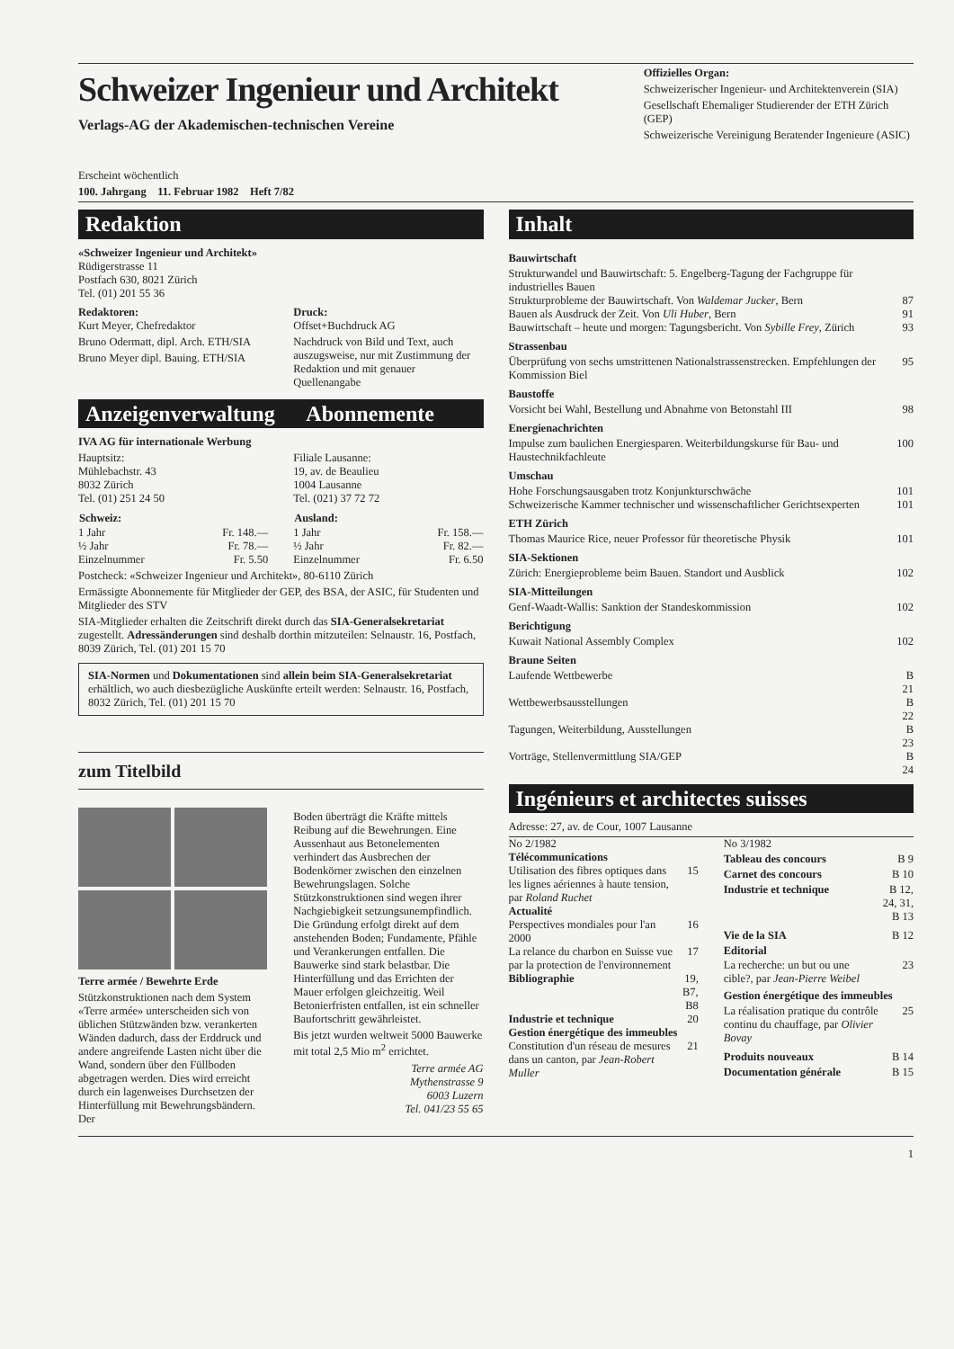Schweizer Ingenieur und Architekt
Verlags-AG der Akademischen-technischen Vereine
Erscheint wöchentlich
100. Jahrgang 11. Februar 1982 Heft 7/82
Offizielles Organ:
Schweizerischer Ingenieur- und Architektenverein (SIA)
Gesellschaft Ehemaliger Studierender der ETH Zürich (GEP)
Schweizerische Vereinigung Beratender Ingenieure (ASIC)
Redaktion
«Schweizer Ingenieur und Architekt»
Rüdigerstrasse 11
Postfach 630, 8021 Zürich
Tel. (01) 201 55 36
Redaktoren:
Kurt Meyer, Chefredaktor
Bruno Odermatt, dipl. Arch. ETH/SIA
Bruno Meyer dipl. Bauing. ETH/SIA
Druck:
Offset+Buchdruck AG
Nachdruck von Bild und Text, auch auszugsweise, nur mit Zustimmung der Redaktion und mit genauer Quellenangabe
Anzeigenverwaltung Abonnemente
IVA AG für internationale Werbung
Hauptsitz:
Mühlebachstr. 43
8032 Zürich
Tel. (01) 251 24 50
Filiale Lausanne:
19, av. de Beaulieu
1004 Lausanne
Tel. (021) 37 72 72
| Schweiz: | |
| 1 Jahr | Fr. 148.— |
| ½ Jahr | Fr. 78.— |
| Einzelnummer | Fr. 5.50 |
| Ausland: | |
| 1 Jahr | Fr. 158.— |
| ½ Jahr | Fr. 82.— |
| Einzelnummer | Fr. 6.50 |
Postcheck: «Schweizer Ingenieur und Architekt», 80-6110 Zürich
Ermässigte Abonnemente für Mitglieder der GEP, des BSA, der ASIC, für Studenten und Mitglieder des STV
SIA-Mitglieder erhalten die Zeitschrift direkt durch das SIA-Generalsekretariat zugestellt. Adressänderungen sind deshalb dorthin mitzuteilen: Selnaustr. 16, Postfach, 8039 Zürich, Tel. (01) 201 15 70
SIA-Normen und Dokumentationen sind allein beim SIA-Generalsekretariat erhältlich, wo auch diesbezügliche Auskünfte erteilt werden: Selnaustr. 16, Postfach, 8032 Zürich, Tel. (01) 201 15 70
zum Titelbild
Terre armée / Bewehrte Erde
Stützkonstruktionen nach dem System «Terre armée» unterscheiden sich von üblichen Stützwänden bzw. verankerten Wänden dadurch, dass der Erddruck und andere angreifende Lasten nicht über die Wand, sondern über den Füllboden abgetragen werden. Dies wird erreicht durch ein lagenweises Durchsetzen der Hinterfüllung mit Bewehrungsbändern. Der
Boden überträgt die Kräfte mittels Reibung auf die Bewehrungen. Eine Aussenhaut aus Betonelementen verhindert das Ausbrechen der Bodenkörner zwischen den einzelnen Bewehrungslagen. Solche Stützkonstruktionen sind wegen ihrer Nachgiebigkeit setzungsunempfindlich. Die Gründung erfolgt direkt auf dem anstehenden Boden; Fundamente, Pfähle und Verankerungen entfallen. Die Bauwerke sind stark belastbar. Die Hinterfüllung und das Errichten der Mauer erfolgen gleichzeitig. Weil Betonierfristen entfallen, ist ein schneller Baufortschritt gewährleistet.
Bis jetzt wurden weltweit 5000 Bauwerke mit total 2,5 Mio m<sup>2</sup> errichtet.
Terre armée AG
Mythenstrasse 9
6003 Luzern
Tel. 041/23 55 65
Inhalt
| Bauwirtschaft | |
| Strukturwandel und Bauwirtschaft: 5. Engelberg-Tagung der Fachgruppe für industrielles Bauen | |
| Strukturprobleme der Bauwirtschaft. Von Waldemar Jucker , Bern | 87 |
| Bauen als Ausdruck der Zeit. Von Uli Huber , Bern | 91 |
| Bauwirtschaft – heute und morgen: Tagungsbericht. Von Sybille Frey , Zürich | 93 |
| Strassenbau | |
| Überprüfung von sechs umstrittenen Nationalstrassenstrecken. Empfehlungen der Kommission Biel | 95 |
| Baustoffe | |
| Vorsicht bei Wahl, Bestellung und Abnahme von Betonstahl III | 98 |
| Energienachrichten | |
| Impulse zum baulichen Energiesparen. Weiterbildungskurse für Bau- und Haustechnikfachleute | 100 |
| Umschau | |
| Hohe Forschungsausgaben trotz Konjunkturschwäche | 101 |
| Schweizerische Kammer technischer und wissenschaftlicher Gerichtsexperten | 101 |
| ETH Zürich | |
| Thomas Maurice Rice, neuer Professor für theoretische Physik | 101 |
| SIA-Sektionen | |
| Zürich: Energieprobleme beim Bauen. Standort und Ausblick | 102 |
| SIA-Mitteilungen | |
| Genf-Waadt-Wallis: Sanktion der Standeskommission | 102 |
| Berichtigung | |
| Kuwait National Assembly Complex | 102 |
| Braune Seiten | |
| Laufende Wettbewerbe | B 21 |
| Wettbewerbsausstellungen | B 22 |
| Tagungen, Weiterbildung, Ausstellungen | B 23 |
| Vorträge, Stellenvermittlung SIA/GEP | B 24 |
Ingénieurs et architectes suisses
Adresse: 27, av. de Cour, 1007 Lausanne
| No 2/1982 | |
| Télécommunications | |
| Utilisation des fibres optiques dans les lignes aériennes à haute tension, par Roland Ruchet | 15 |
| Actualité | |
| Perspectives mondiales pour l'an 2000 | 16 |
| La relance du charbon en Suisse vue par la protection de l'environnement | 17 |
| Bibliographie | 19, B7, B8 |
| Industrie et technique | 20 |
| Gestion énergétique des immeubles | |
| Constitution d'un réseau de mesures dans un canton, par Jean-Robert Muller | 21 |
| No 3/1982 | |
| Tableau des concours | B 9 |
| Carnet des concours | B 10 |
| Industrie et technique | B 12, 24, 31, B 13 |
| Vie de la SIA | B 12 |
| Editorial | |
| La recherche: un but ou une cible?, par Jean-Pierre Weibel | 23 |
| Gestion énergétique des immeubles | |
| La réalisation pratique du contrôle continu du chauffage, par Olivier Bovay | 25 |
| Produits nouveaux | B 14 |
| Documentation générale | B 15 |
1